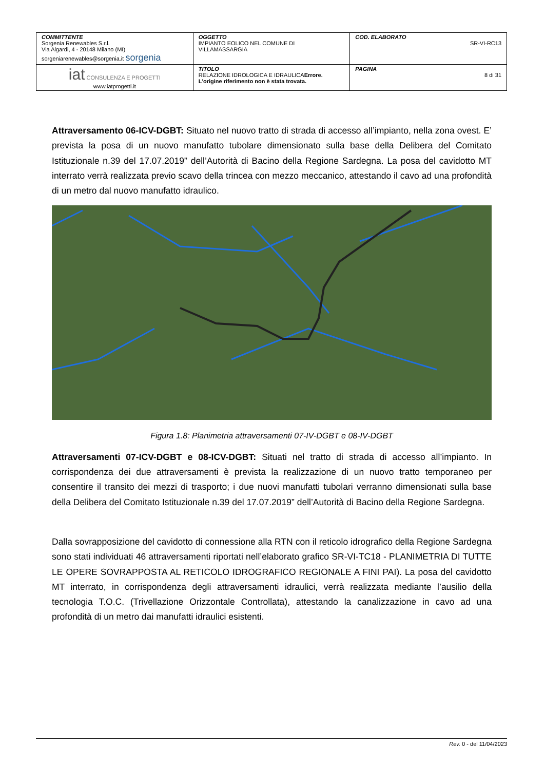| COMMITTENTE Sorgenia Renewables S.r.l. Via Algardi, 4 - 20148 Milano (MI) sorgeniarenewables@sorgenia.it sorgenia | OGGETTO IMPIANTO EOLICO NEL COMUNE DI VILLAMASSARGIA | COD. ELABORATO SR-VI-RC13 |
| iat CONSULENZA E PROGETTI www.iatprogetti.it | TITOLO RELAZIONE IDROLOGICA E IDRAULICA Errore. L'origine riferimento non è stata trovata. | PAGINA 8 di 31 |
Attraversamento 06-ICV-DGBT: Situato nel nuovo tratto di strada di accesso all’impianto, nella zona ovest. E’ prevista la posa di un nuovo manufatto tubolare dimensionato sulla base della Delibera del Comitato Istituzionale n.39 del 17.07.2019” dell’Autorità di Bacino della Regione Sardegna. La posa del cavidotto MT interrato verrà realizzata previo scavo della trincea con mezzo meccanico, attestando il cavo ad una profondità di un metro dal nuovo manufatto idraulico.
Figura 1.8: Planimetria attraversamenti 07-IV-DGBT e 08-IV-DGBT
Attraversamenti 07-ICV-DGBT e 08-ICV-DGBT: Situati nel tratto di strada di accesso all’impianto. In corrispondenza dei due attraversamenti è prevista la realizzazione di un nuovo tratto temporaneo per consentire il transito dei mezzi di trasporto; i due nuovi manufatti tubolari verranno dimensionati sulla base della Delibera del Comitato Istituzionale n.39 del 17.07.2019” dell’Autorità di Bacino della Regione Sardegna.
Dalla sovrapposizione del cavidotto di connessione alla RTN con il reticolo idrografico della Regione Sardegna sono stati individuati 46 attraversamenti riportati nell’elaborato grafico SR-VI-TC18 - PLANIMETRIA DI TUTTE LE OPERE SOVRAPPOSTA AL RETICOLO IDROGRAFICO REGIONALE A FINI PAI). La posa del cavidotto MT interrato, in corrispondenza degli attraversamenti idraulici, verrà realizzata mediante l’ausilio della tecnologia T.O.C. (Trivellazione Orizzontale Controllata), attestando la canalizzazione in cavo ad una profondità di un metro dai manufatti idraulici esistenti.
Rev. 0 - del 11/04/2023